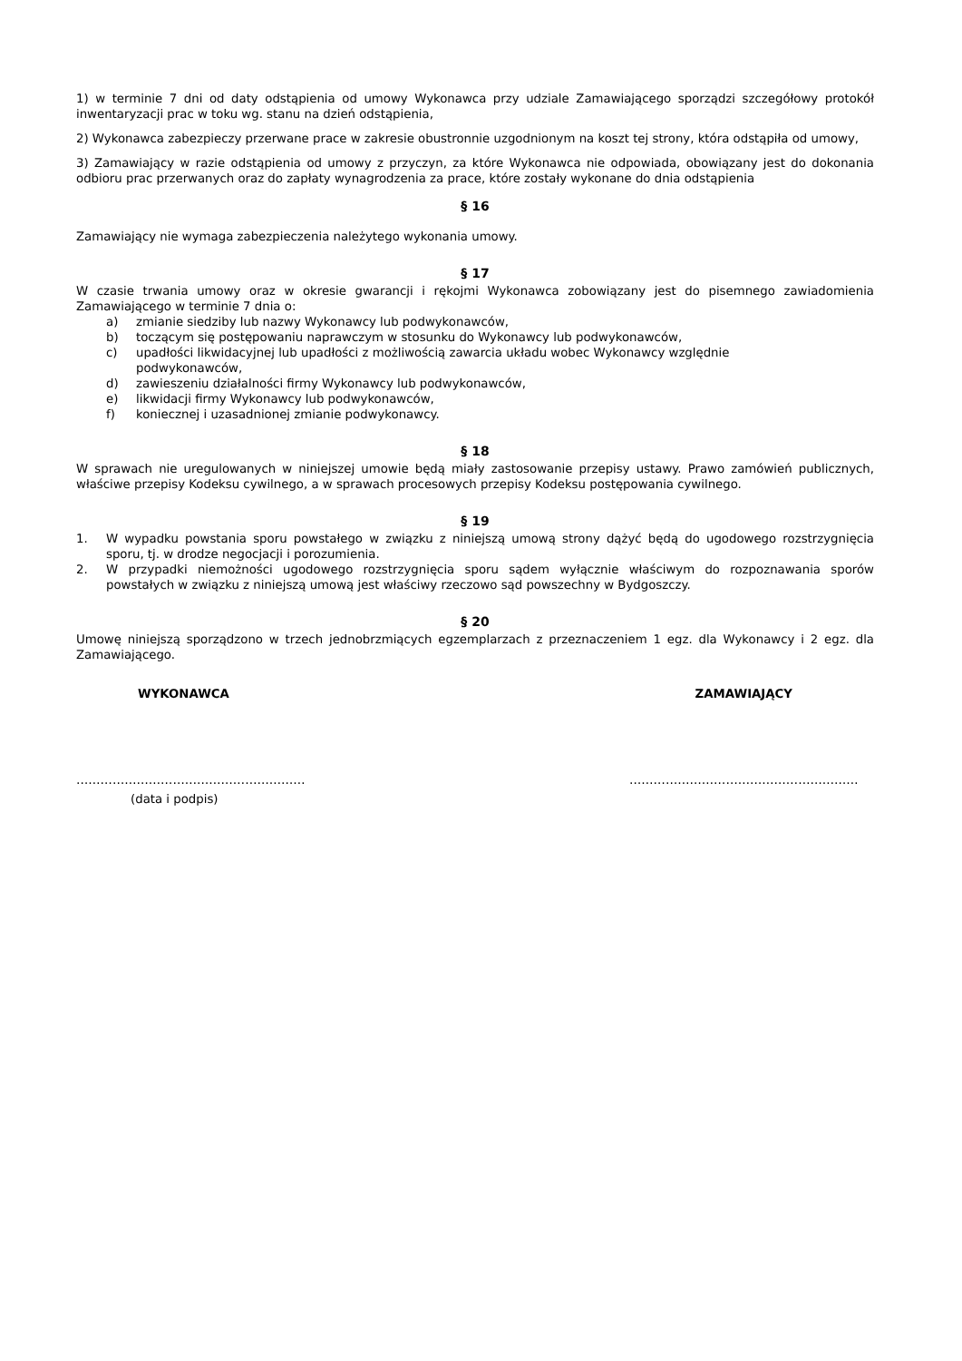1) w terminie 7 dni od daty odstąpienia od umowy Wykonawca przy udziale Zamawiającego sporządzi szczegółowy protokół inwentaryzacji prac w toku wg. stanu na dzień odstąpienia,
2) Wykonawca zabezpieczy przerwane prace w zakresie obustronnie uzgodnionym na koszt tej strony, która odstąpiła od umowy,
3) Zamawiający w razie odstąpienia od umowy z przyczyn, za które Wykonawca nie odpowiada, obowiązany jest do dokonania odbioru prac przerwanych oraz do zapłaty wynagrodzenia za prace, które zostały wykonane do dnia odstąpienia
§ 16
Zamawiający nie wymaga zabezpieczenia należytego wykonania umowy.
§ 17
W czasie trwania umowy oraz w okresie gwarancji i rękojmi Wykonawca zobowiązany jest do pisemnego zawiadomienia Zamawiającego w terminie 7 dnia o:
a) zmianie siedziby lub nazwy Wykonawcy lub podwykonawców,
b) toczącym się postępowaniu naprawczym w stosunku do Wykonawcy lub podwykonawców,
c) upadłości likwidacyjnej lub upadłości z możliwością zawarcia układu wobec Wykonawcy względnie
podwykonawców,
d) zawieszeniu działalności firmy Wykonawcy lub podwykonawców,
e) likwidacji firmy Wykonawcy lub podwykonawców,
f) koniecznej i uzasadnionej zmianie podwykonawcy.
§ 18
W sprawach nie uregulowanych w niniejszej umowie będą miały zastosowanie przepisy ustawy. Prawo zamówień publicznych, właściwe przepisy Kodeksu cywilnego, a w sprawach procesowych przepisy Kodeksu postępowania cywilnego.
§ 19
1. W wypadku powstania sporu powstałego w związku z niniejszą umową strony dążyć będą do ugodowego rozstrzygnięcia sporu, tj. w drodze negocjacji i porozumienia.
2. W przypadki niemożności ugodowego rozstrzygnięcia sporu sądem wyłącznie właściwym do rozpoznawania sporów powstałych w związku z niniejszą umową jest właściwy rzeczowo sąd powszechny w Bydgoszczy.
§ 20
Umowę niniejszą sporządzono w trzech jednobrzmiących egzemplarzach z przeznaczeniem 1 egz. dla Wykonawcy i 2 egz. dla Zamawiającego.
WYKONAWCA ZAMAWIAJĄCY
………………………………………………… …………………………………………………
(data i podpis)